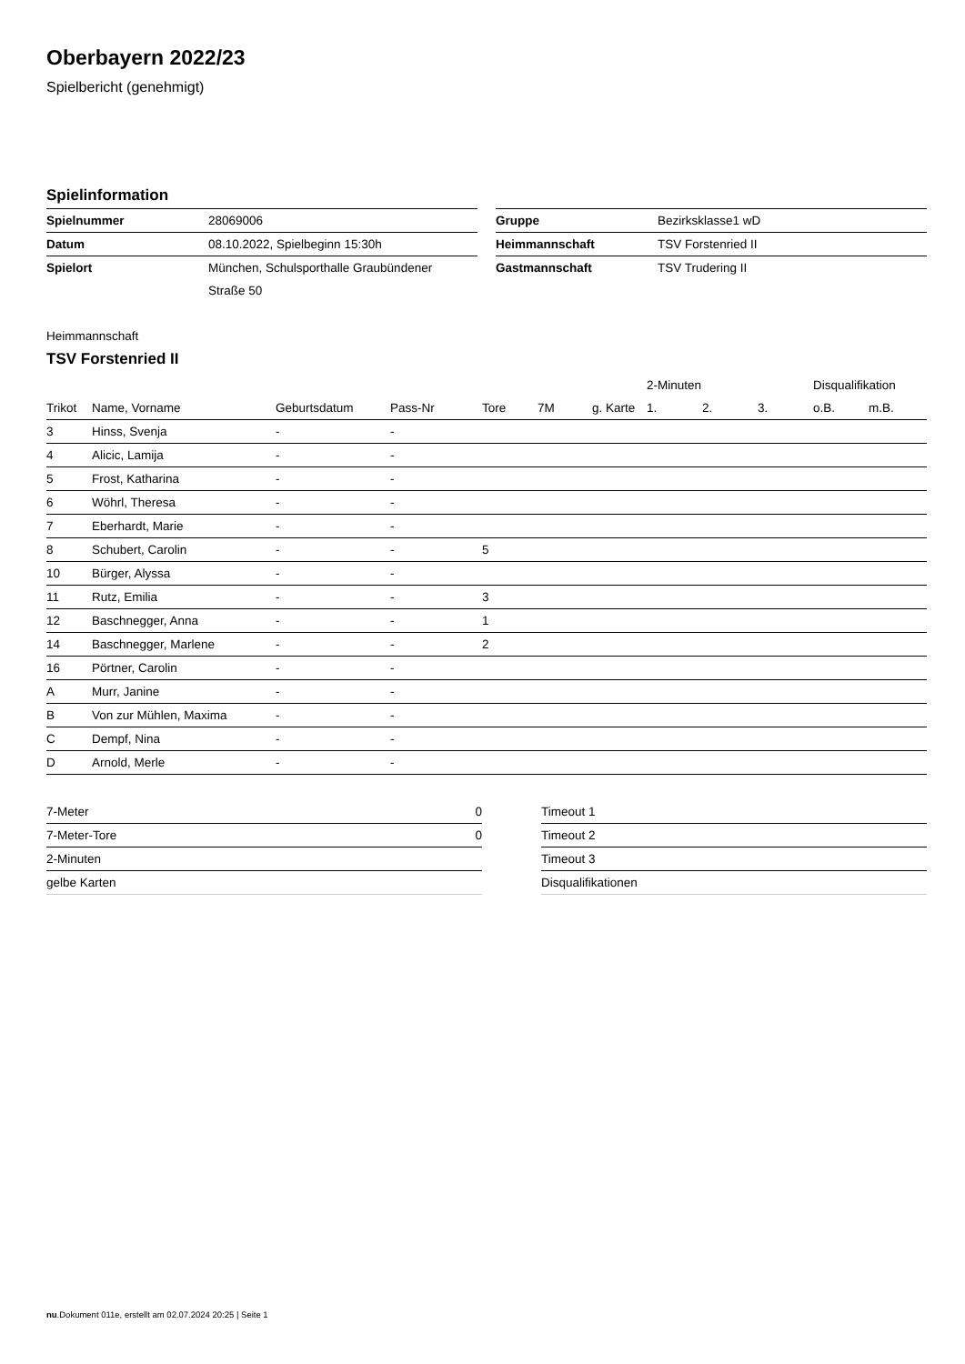Oberbayern 2022/23
Spielbericht (genehmigt)
Spielinformation
| Spielnummer | 28069006 |
| Datum | 08.10.2022, Spielbeginn 15:30h |
| Spielort | München, Schulsporthalle Graubündener |
| | Straße 50 |
| Gruppe | Bezirksklasse1 wD |
| Heimmannschaft | TSV Forstenried II |
| Gastmannschaft | TSV Trudering II |
Heimmannschaft
TSV Forstenried II
| | | | | | | | 2-Minuten | | | Disqualifikation | |
| --- | --- | --- | --- | --- | --- | --- | --- | --- | --- | --- | --- |
| Trikot | Name, Vorname | Geburtsdatum | Pass-Nr | Tore | 7M | g. Karte | 1. | 2. | 3. | o.B. | m.B. |
| 3 | Hinss, Svenja | - | - | | | | | | | | |
| 4 | Alicic, Lamija | - | - | | | | | | | | |
| 5 | Frost, Katharina | - | - | | | | | | | | |
| 6 | Wöhrl, Theresa | - | - | | | | | | | | |
| 7 | Eberhardt, Marie | - | - | | | | | | | | |
| 8 | Schubert, Carolin | - | - | 5 | | | | | | | |
| 10 | Bürger, Alyssa | - | - | | | | | | | | |
| 11 | Rutz, Emilia | - | - | 3 | | | | | | | |
| 12 | Baschnegger, Anna | - | - | 1 | | | | | | | |
| 14 | Baschnegger, Marlene | - | - | 2 | | | | | | | |
| 16 | Pörtner, Carolin | - | - | | | | | | | | |
| A | Murr, Janine | - | - | | | | | | | | |
| B | Von zur Mühlen, Maxima | - | - | | | | | | | | |
| C | Dempf, Nina | - | - | | | | | | | | |
| D | Arnold, Merle | - | - | | | | | | | | |
| 7-Meter | 0 |
| 7-Meter-Tore | 0 |
| 2-Minuten | |
| gelbe Karten | |
| Timeout 1 |
| Timeout 2 |
| Timeout 3 |
| Disqualifikationen |
nu.Dokument 011e, erstellt am 02.07.2024 20:25 | Seite 1